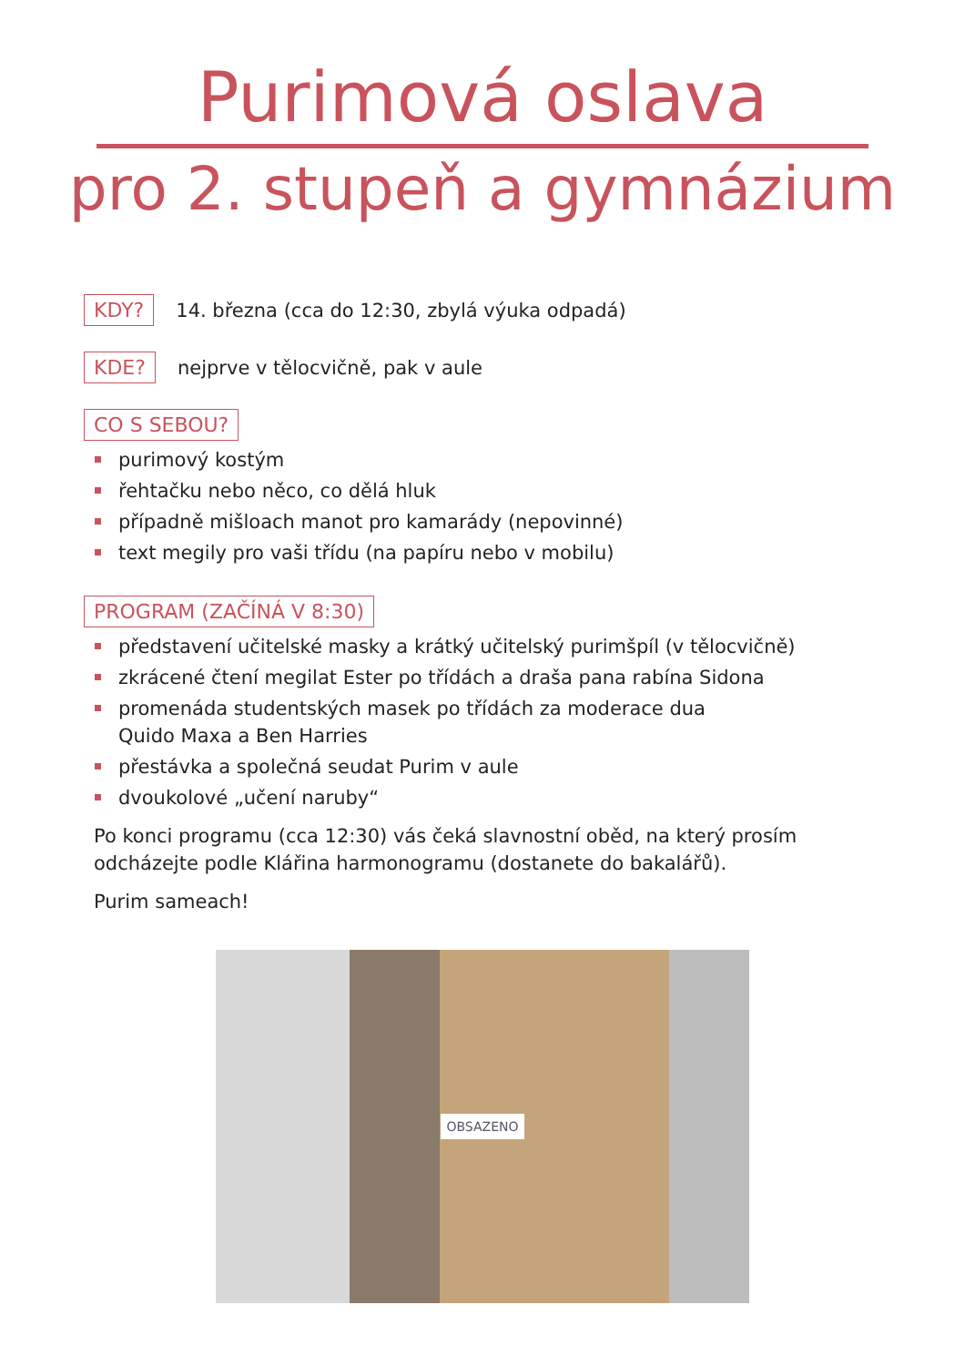Purimová oslava
pro 2. stupeň a gymnázium
KDY? 14. března (cca do 12:30, zbylá výuka odpadá)
KDE? nejprve v tělocvičně, pak v aule
CO S SEBOU?
purimový kostým
řehtačku nebo něco, co dělá hluk
případně mišloach manot pro kamarády (nepovinné)
text megily pro vaši třídu (na papíru nebo v mobilu)
PROGRAM (ZAČÍNÁ V 8:30)
představení učitelské masky a krátký učitelský purimšpíl (v tělocvičně)
zkrácené čtení megilat Ester po třídách a draša pana rabína Sidona
promenáda studentských masek po třídách za moderace dua
Quido Maxa a Ben Harries
přestávka a společná seudat Purim v aule
dvoukolové „učení naruby“
Po konci programu (cca 12:30) vás čeká slavnostní oběd, na který prosím odcházejte podle Klářina harmonogramu (dostanete do bakalářů).
Purim sameach!
OBSAZENO